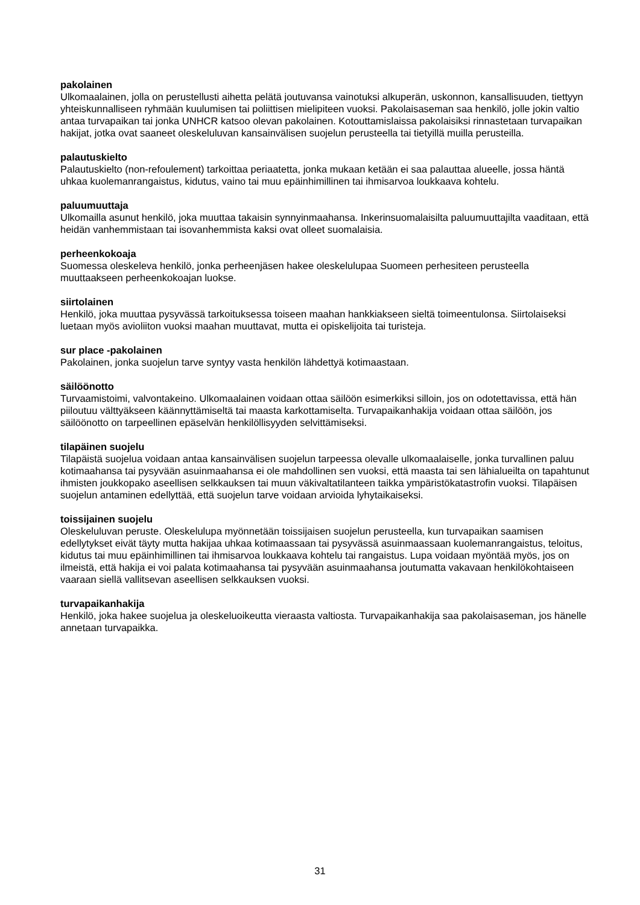pakolainen
Ulkomaalainen, jolla on perustellusti aihetta pelätä joutuvansa vainotuksi alkuperän, uskonnon, kansallisuuden, tiettyyn yhteiskunnalliseen ryhmään kuulumisen tai poliittisen mielipiteen vuoksi. Pakolaisaseman saa henkilö, jolle jokin valtio antaa turvapaikan tai jonka UNHCR katsoo olevan pakolainen. Kotouttamislaissa pakolaisiksi rinnastetaan turvapaikan hakijat, jotka ovat saaneet oleskeluluvan kansainvälisen suojelun perusteella tai tietyillä muilla perusteilla.
palautuskielto
Palautuskielto (non-refoulement) tarkoittaa periaatetta, jonka mukaan ketään ei saa palauttaa alueelle, jossa häntä uhkaa kuolemanrangaistus, kidutus, vaino tai muu epäinhimillinen tai ihmisarvoa loukkaava kohtelu.
paluumuuttaja
Ulkomailla asunut henkilö, joka muuttaa takaisin synnyinmaahansa. Inkerinsuomalaisilta paluumuuttajilta vaaditaan, että heidän vanhemmistaan tai isovanhemmista kaksi ovat olleet suomalaisia.
perheenkokoaja
Suomessa oleskeleva henkilö, jonka perheenjäsen hakee oleskelulupaa Suomeen perhesiteen perusteella muuttaakseen perheenkokoajan luokse.
siirtolainen
Henkilö, joka muuttaa pysyvässä tarkoituksessa toiseen maahan hankkiakseen sieltä toimeentulonsa. Siirtolaiseksi luetaan myös avioliiton vuoksi maahan muuttavat, mutta ei opiskelijoita tai turisteja.
sur place -pakolainen
Pakolainen, jonka suojelun tarve syntyy vasta henkilön lähdettyä kotimaastaan.
säilöönotto
Turvaamistoimi, valvontakeino. Ulkomaalainen voidaan ottaa säilöön esimerkiksi silloin, jos on odotettavissa, että hän piiloutuu välttyäkseen käännyttämiseltä tai maasta karkottamiselta. Turvapaikanhakija voidaan ottaa säilöön, jos säilöönotto on tarpeellinen epäselvän henkilöllisyyden selvittämiseksi.
tilapäinen suojelu
Tilapäistä suojelua voidaan antaa kansainvälisen suojelun tarpeessa olevalle ulkomaalaiselle, jonka turvallinen paluu kotimaahansa tai pysyvään asuinmaahansa ei ole mahdollinen sen vuoksi, että maasta tai sen lähialueilta on tapahtunut ihmisten joukkopako aseellisen selkkauksen tai muun väkivaltatilanteen taikka ympäristökatastrofin vuoksi. Tilapäisen suojelun antaminen edellyttää, että suojelun tarve voidaan arvioida lyhytaikaiseksi.
toissijainen suojelu
Oleskeluluvan peruste. Oleskelulupa myönnetään toissijaisen suojelun perusteella, kun turvapaikan saamisen edellytykset eivät täyty mutta hakijaa uhkaa kotimaassaan tai pysyvässä asuinmaassaan kuolemanrangaistus, teloitus, kidutus tai muu epäinhimillinen tai ihmisarvoa loukkaava kohtelu tai rangaistus. Lupa voidaan myöntää myös, jos on ilmeistä, että hakija ei voi palata kotimaahansa tai pysyvään asuinmaahansa joutumatta vakavaan henkilökohtaiseen vaaraan siellä vallitsevan aseellisen selkkauksen vuoksi.
turvapaikanhakija
Henkilö, joka hakee suojelua ja oleskeluoikeutta vieraasta valtiosta. Turvapaikanhakija saa pakolaisaseman, jos hänelle annetaan turvapaikka.
31